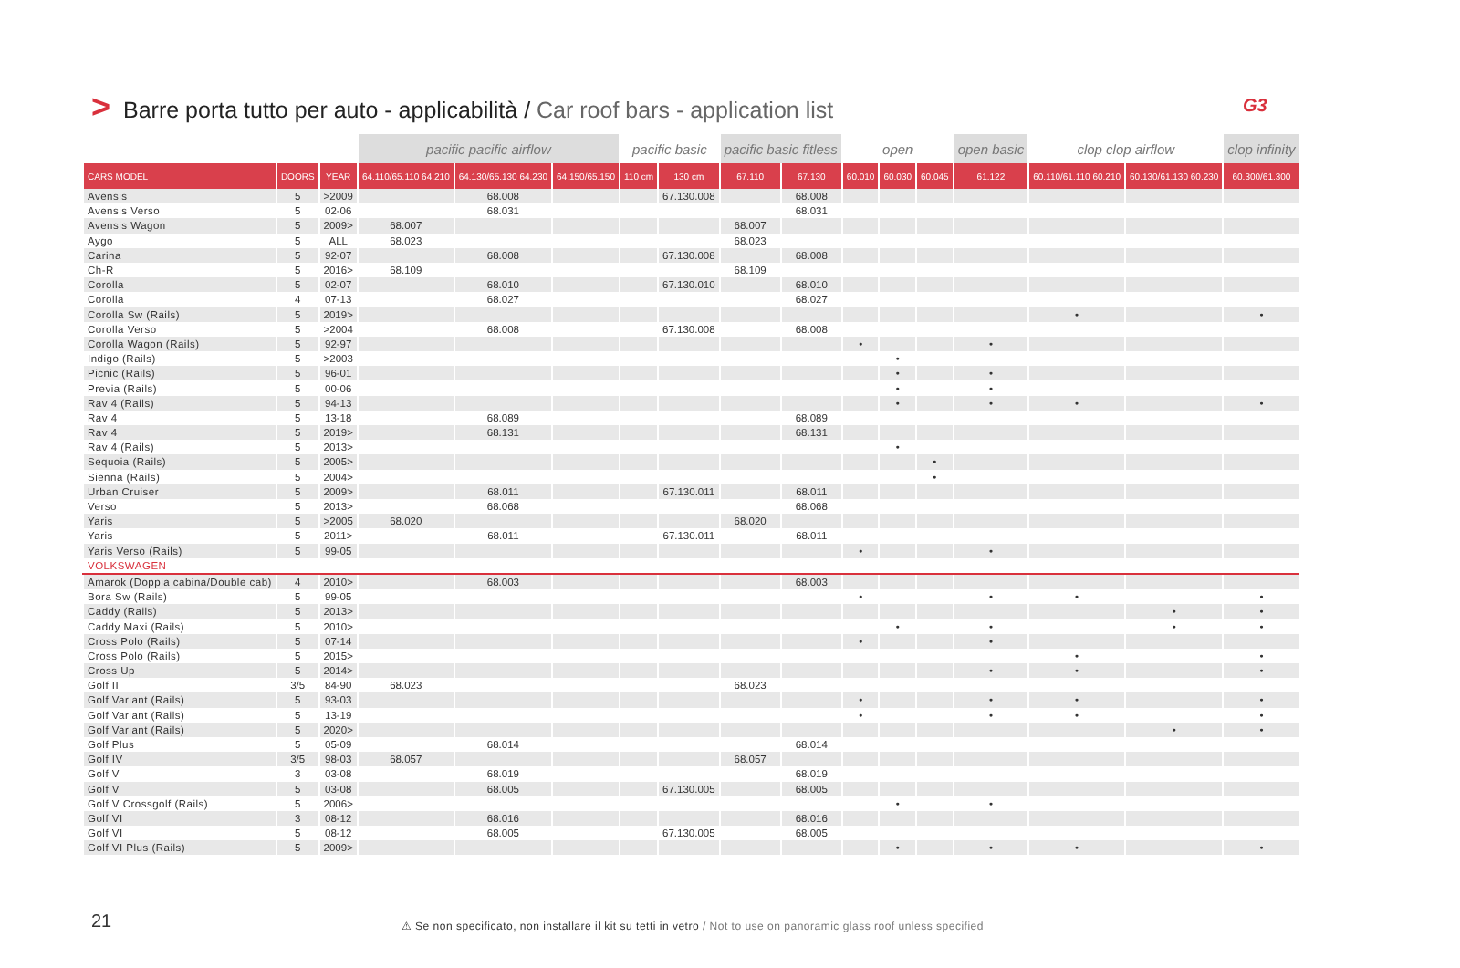> Barre porta tutto per auto - applicabilità / Car roof bars - application list
G3
| | | | pacific pacific airflow | | | pacific basic | | pacific basic fitless | | open | | | open basic | clop clop airflow | | clop infinity |
| --- | --- | --- | --- | --- | --- | --- | --- | --- | --- | --- | --- | --- | --- | --- | --- | --- |
| CARS MODEL | DOORS | YEAR | 64.110/65.110 64.210 | 64.130/65.130 64.230 | 64.150/65.150 | 110 cm | 130 cm | 67.110 | 67.130 | 60.010 | 60.030 | 60.045 | 61.122 | 60.110/61.110 60.210 | 60.130/61.130 60.230 | 60.300/61.300 |
| Avensis | 5 | >2009 | | 68.008 | | | 67.130.008 | | 68.008 | | | | | | | |
| Avensis Verso | 5 | 02-06 | | 68.031 | | | | | 68.031 | | | | | | | |
| Avensis Wagon | 5 | 2009> | 68.007 | | | | | 68.007 | | | | | | | | |
| Aygo | 5 | ALL | 68.023 | | | | | 68.023 | | | | | | | | |
| Carina | 5 | 92-07 | | 68.008 | | | 67.130.008 | | 68.008 | | | | | | | |
| Ch-R | 5 | 2016> | 68.109 | | | | | 68.109 | | | | | | | | |
| Corolla | 5 | 02-07 | | 68.010 | | | 67.130.010 | | 68.010 | | | | | | | |
| Corolla | 4 | 07-13 | | 68.027 | | | | | 68.027 | | | | | | | |
| Corolla Sw (Rails) | 5 | 2019> | | | | | | | | | | | | • | | • |
| Corolla Verso | 5 | >2004 | | 68.008 | | | 67.130.008 | | 68.008 | | | | | | | |
| Corolla Wagon (Rails) | 5 | 92-97 | | | | | | | | • | | | • | | | |
| Indigo (Rails) | 5 | >2003 | | | | | | | | | • | | | | | |
| Picnic (Rails) | 5 | 96-01 | | | | | | | | | • | | • | | | |
| Previa (Rails) | 5 | 00-06 | | | | | | | | | • | | • | | | |
| Rav 4 (Rails) | 5 | 94-13 | | | | | | | | | • | | • | • | | • |
| Rav 4 | 5 | 13-18 | | 68.089 | | | | | 68.089 | | | | | | | |
| Rav 4 | 5 | 2019> | | 68.131 | | | | | 68.131 | | | | | | | |
| Rav 4 (Rails) | 5 | 2013> | | | | | | | | | • | | | | | |
| Sequoia (Rails) | 5 | 2005> | | | | | | | | | | • | | | | |
| Sienna (Rails) | 5 | 2004> | | | | | | | | | | • | | | | |
| Urban Cruiser | 5 | 2009> | | 68.011 | | | 67.130.011 | | 68.011 | | | | | | | |
| Verso | 5 | 2013> | | 68.068 | | | | | 68.068 | | | | | | | |
| Yaris | 5 | >2005 | 68.020 | | | | | 68.020 | | | | | | | | |
| Yaris | 5 | 2011> | | 68.011 | | | 67.130.011 | | 68.011 | | | | | | | |
| Yaris Verso (Rails) | 5 | 99-05 | | | | | | | | • | | | • | | | |
| VOLKSWAGEN | | | | | | | | | | | | | | | | |
| Amarok (Doppia cabina/Double cab) | 4 | 2010> | | 68.003 | | | | | 68.003 | | | | | | | |
| Bora Sw (Rails) | 5 | 99-05 | | | | | | | | • | | | • | • | | • |
| Caddy (Rails) | 5 | 2013> | | | | | | | | | | | | | • | • |
| Caddy Maxi (Rails) | 5 | 2010> | | | | | | | | | • | | • | | • | • |
| Cross Polo (Rails) | 5 | 07-14 | | | | | | | | • | | | • | | | |
| Cross Polo (Rails) | 5 | 2015> | | | | | | | | | | | | • | | • |
| Cross Up | 5 | 2014> | | | | | | | | | | | • | • | | • |
| Golf II | 3/5 | 84-90 | 68.023 | | | | | 68.023 | | | | | | | | |
| Golf Variant (Rails) | 5 | 93-03 | | | | | | | | • | | | • | • | | • |
| Golf Variant (Rails) | 5 | 13-19 | | | | | | | | • | | | • | • | | • |
| Golf Variant (Rails) | 5 | 2020> | | | | | | | | | | | | | • | • |
| Golf Plus | 5 | 05-09 | | 68.014 | | | | | 68.014 | | | | | | | |
| Golf IV | 3/5 | 98-03 | 68.057 | | | | | 68.057 | | | | | | | | |
| Golf V | 3 | 03-08 | | 68.019 | | | | | 68.019 | | | | | | | |
| Golf V | 5 | 03-08 | | 68.005 | | | 67.130.005 | | 68.005 | | | | | | | |
| Golf V Crossgolf (Rails) | 5 | 2006> | | | | | | | | | • | | • | | | |
| Golf VI | 3 | 08-12 | | 68.016 | | | | | 68.016 | | | | | | | |
| Golf VI | 5 | 08-12 | | 68.005 | | | 67.130.005 | | 68.005 | | | | | | | |
| Golf VI Plus (Rails) | 5 | 2009> | | | | | | | | | • | | • | • | | • |
21
⚠ Se non specificato, non installare il kit su tetti in vetro / Not to use on panoramic glass roof unless specified